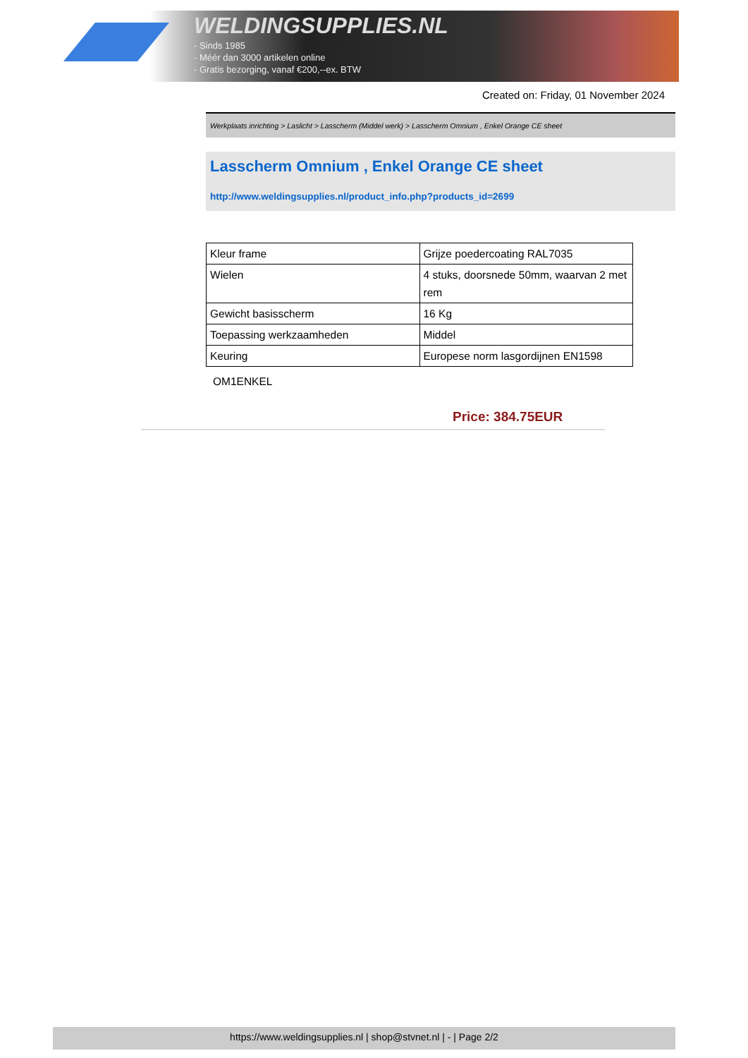WELDINGSUPPLIES.NL
- Sinds 1985
- Méér dan 3000 artikelen online
- Gratis bezorging, vanaf €200,--ex. BTW
Created on: Friday, 01 November 2024
Werkplaats inrichting > Laslicht > Lasscherm (Middel werk) > Lasscherm Omnium , Enkel Orange CE sheet
Lasscherm Omnium , Enkel Orange CE sheet
http://www.weldingsupplies.nl/product_info.php?products_id=2699
| Kleur frame | Grijze poedercoating RAL7035 |
| Wielen | 4 stuks, doorsnede 50mm, waarvan 2 met rem |
| Gewicht basisscherm | 16 Kg |
| Toepassing werkzaamheden | Middel |
| Keuring | Europese norm lasgordijnen EN1598 |
OM1ENKEL
Price: 384.75EUR
https://www.weldingsupplies.nl | shop@stvnet.nl | - | Page 2/2